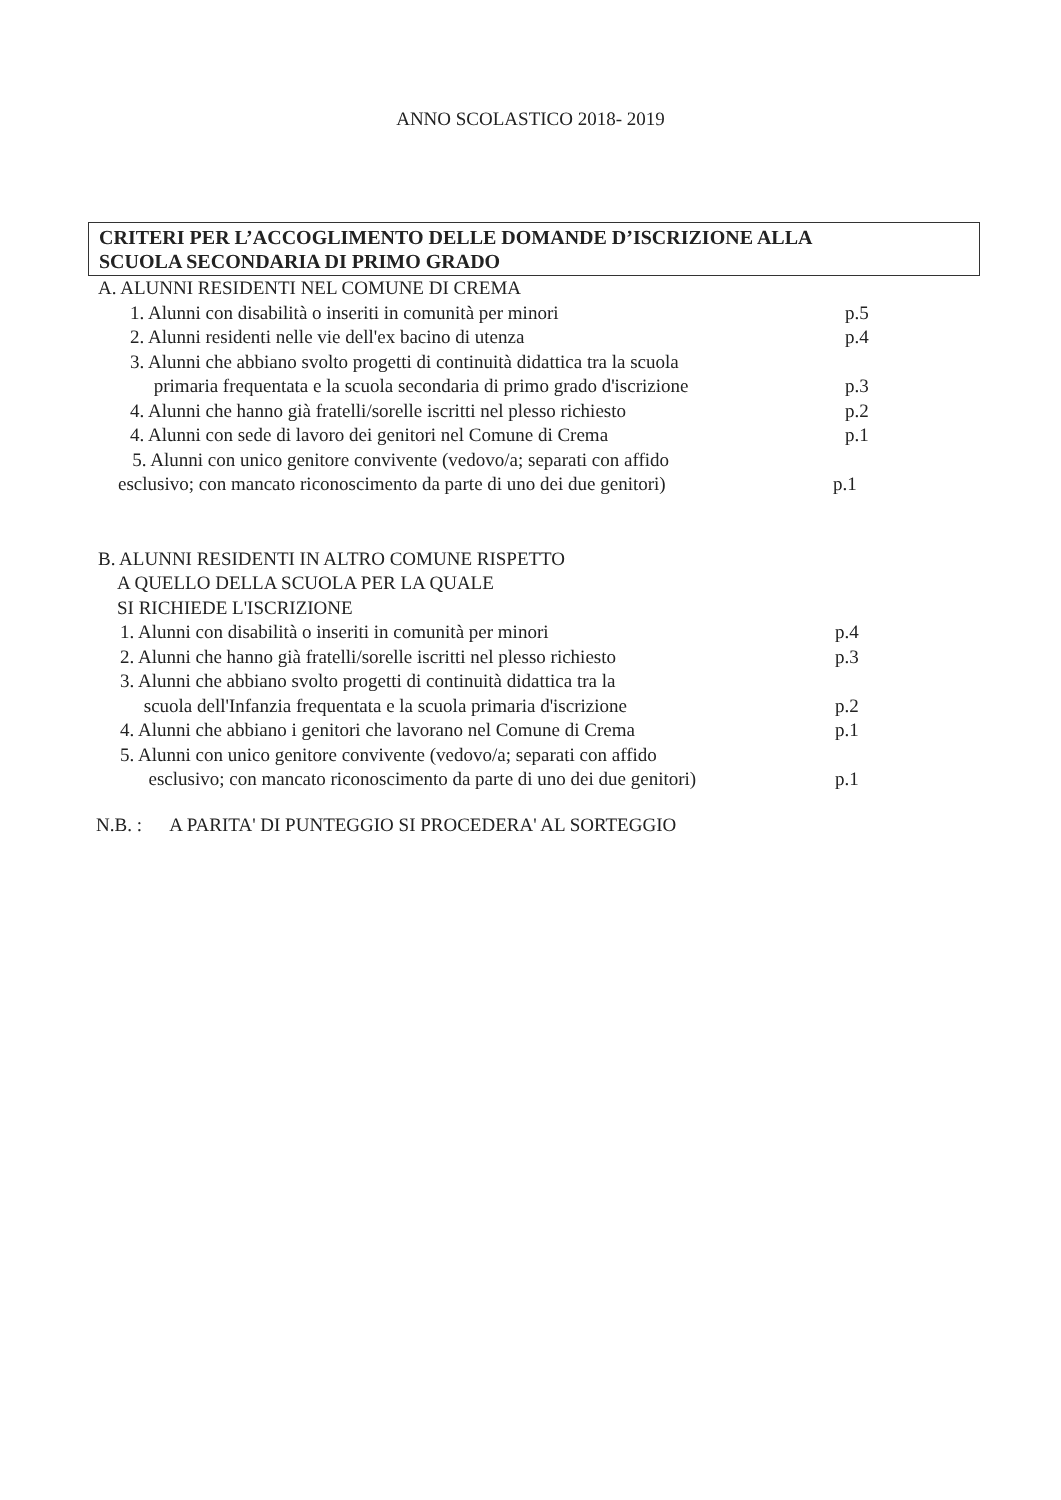ANNO SCOLASTICO 2018- 2019
CRITERI PER L’ACCOGLIMENTO DELLE DOMANDE D’ISCRIZIONE ALLA
SCUOLA SECONDARIA DI PRIMO GRADO
A. ALUNNI RESIDENTI NEL COMUNE DI CREMA
1. Alunni con disabilità o inseriti in comunità per minori
p.5
2. Alunni residenti nelle vie dell'ex bacino di utenza
p.4
3. Alunni che abbiano svolto progetti di continuità didattica tra la scuola
primaria frequentata e la scuola secondaria di primo grado d'iscrizione
p.3
4. Alunni che hanno già fratelli/sorelle iscritti nel plesso richiesto
p.2
4. Alunni con sede di lavoro dei genitori nel Comune di Crema
p.1
5. Alunni con unico genitore convivente (vedovo/a; separati con affido
esclusivo; con mancato riconoscimento da parte di uno dei due genitori)
p.1
B. ALUNNI RESIDENTI IN ALTRO COMUNE RISPETTO
A QUELLO DELLA SCUOLA PER LA QUALE
SI RICHIEDE L'ISCRIZIONE
1. Alunni con disabilità o inseriti in comunità per minori
p.4
2. Alunni che hanno già fratelli/sorelle iscritti nel plesso richiesto
p.3
3. Alunni che abbiano svolto progetti di continuità didattica tra la
scuola dell'Infanzia frequentata e la scuola primaria d'iscrizione
p.2
4. Alunni che abbiano i genitori che lavorano nel Comune di Crema
p.1
5. Alunni con unico genitore convivente (vedovo/a; separati con affido
esclusivo; con mancato riconoscimento da parte di uno dei due genitori)
p.1
N.B. : A PARITA' DI PUNTEGGIO SI PROCEDERA' AL SORTEGGIO